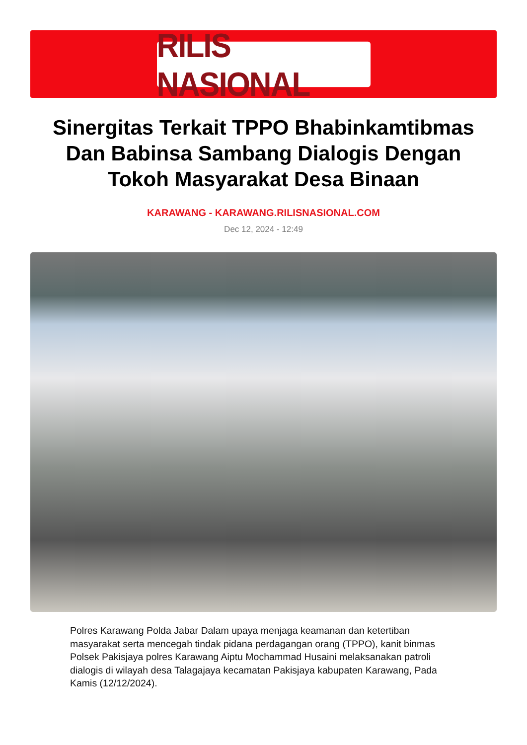RILIS NASIONAL
Sinergitas Terkait TPPO Bhabinkamtibmas Dan Babinsa Sambang Dialogis Dengan Tokoh Masyarakat Desa Binaan
KARAWANG - KARAWANG.RILISNASIONAL.COM
Dec 12, 2024 - 12:49
Polres Karawang Polda Jabar Dalam upaya menjaga keamanan dan ketertiban masyarakat serta mencegah tindak pidana perdagangan orang (TPPO), kanit binmas Polsek Pakisjaya polres Karawang Aiptu Mochammad Husaini melaksanakan patroli dialogis di wilayah desa Talagajaya kecamatan Pakisjaya kabupaten Karawang, Pada Kamis (12/12/2024).